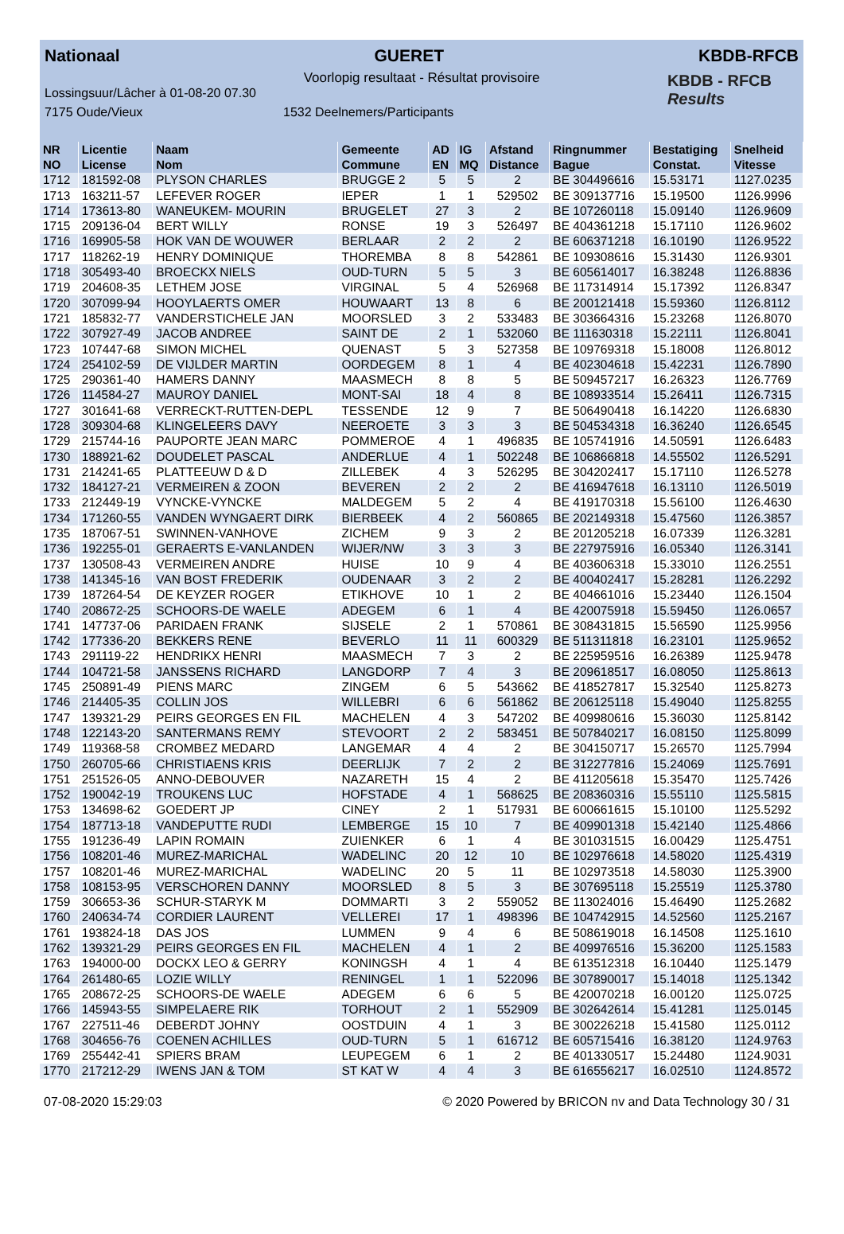Nationaal GUERET KBDB-RFCB
Voorlopig resultaat - Résultat provisoire
Lossingsuur/Lâcher à 01-08-20 07.30
7175 Oude/Vieux 1532 Deelnemers/Participants
KBDB - RFCB
Results
| NR | Licentie | Naam | Gemeente | AD | IG | Afstand | Ringnummer | Bestatiging | Snelheid |
| --- | --- | --- | --- | --- | --- | --- | --- | --- | --- |
| NO | License | Nom | Commune | EN | MQ | Distance | Bague | Constat. | Vitesse |
| 1712 | 181592-08 | PLYSON CHARLES | BRUGGE 2 | 5 | 5 | 2 | BE 304496616 | 15.53171 | 1127.0235 |
| 1713 | 163211-57 | LEFEVER ROGER | IEPER | 1 | 1 | 529502 | BE 309137716 | 15.19500 | 1126.9996 |
| 1714 | 173613-80 | WANEUKEM- MOURIN | BRUGELET | 27 | 3 | 2 | BE 107260118 | 15.09140 | 1126.9609 |
| 1715 | 209136-04 | BERT WILLY | RONSE | 19 | 3 | 526497 | BE 404361218 | 15.17110 | 1126.9602 |
| 1716 | 169905-58 | HOK VAN DE WOUWER | BERLAAR | 2 | 2 | 2 | BE 606371218 | 16.10190 | 1126.9522 |
| 1717 | 118262-19 | HENRY DOMINIQUE | THOREMBA | 8 | 8 | 542861 | BE 109308616 | 15.31430 | 1126.9301 |
| 1718 | 305493-40 | BROECKX NIELS | OUD-TURN | 5 | 5 | 3 | BE 605614017 | 16.38248 | 1126.8836 |
| 1719 | 204608-35 | LETHEM JOSE | VIRGINAL | 5 | 4 | 526968 | BE 117314914 | 15.17392 | 1126.8347 |
| 1720 | 307099-94 | HOOYLAERTS OMER | HOUWAART | 13 | 8 | 6 | BE 200121418 | 15.59360 | 1126.8112 |
| 1721 | 185832-77 | VANDERSTICHELE JAN | MOORSLED | 3 | 2 | 533483 | BE 303664316 | 15.23268 | 1126.8070 |
| 1722 | 307927-49 | JACOB ANDREE | SAINT DE | 2 | 1 | 532060 | BE 111630318 | 15.22111 | 1126.8041 |
| 1723 | 107447-68 | SIMON MICHEL | QUENAST | 5 | 3 | 527358 | BE 109769318 | 15.18008 | 1126.8012 |
| 1724 | 254102-59 | DE VIJLDER MARTIN | OORDEGEM | 8 | 1 | 4 | BE 402304618 | 15.42231 | 1126.7890 |
| 1725 | 290361-40 | HAMERS DANNY | MAASMECH | 8 | 8 | 5 | BE 509457217 | 16.26323 | 1126.7769 |
| 1726 | 114584-27 | MAUROY DANIEL | MONT-SAI | 18 | 4 | 8 | BE 108933514 | 15.26411 | 1126.7315 |
| 1727 | 301641-68 | VERRECKT-RUTTEN-DEPL | TESSENDE | 12 | 9 | 7 | BE 506490418 | 16.14220 | 1126.6830 |
| 1728 | 309304-68 | KLINGELEERS DAVY | NEEROETE | 3 | 3 | 3 | BE 504534318 | 16.36240 | 1126.6545 |
| 1729 | 215744-16 | PAUPORTE JEAN MARC | POMMEROE | 4 | 1 | 496835 | BE 105741916 | 14.50591 | 1126.6483 |
| 1730 | 188921-62 | DOUDELET PASCAL | ANDERLUE | 4 | 1 | 502248 | BE 106866818 | 14.55502 | 1126.5291 |
| 1731 | 214241-65 | PLATTEEUW D & D | ZILLEBEK | 4 | 3 | 526295 | BE 304202417 | 15.17110 | 1126.5278 |
| 1732 | 184127-21 | VERMEIREN & ZOON | BEVEREN | 2 | 2 | 2 | BE 416947618 | 16.13110 | 1126.5019 |
| 1733 | 212449-19 | VYNCKE-VYNCKE | MALDEGEM | 5 | 2 | 4 | BE 419170318 | 15.56100 | 1126.4630 |
| 1734 | 171260-55 | VANDEN WYNGAERT DIRK | BIERBEEK | 4 | 2 | 560865 | BE 202149318 | 15.47560 | 1126.3857 |
| 1735 | 187067-51 | SWINNEN-VANHOVE | ZICHEM | 9 | 3 | 2 | BE 201205218 | 16.07339 | 1126.3281 |
| 1736 | 192255-01 | GERAERTS E-VANLANDEN | WIJER/NW | 3 | 3 | 3 | BE 227975916 | 16.05340 | 1126.3141 |
| 1737 | 130508-43 | VERMEIREN ANDRE | HUISE | 10 | 9 | 4 | BE 403606318 | 15.33010 | 1126.2551 |
| 1738 | 141345-16 | VAN BOST FREDERIK | OUDENAAR | 3 | 2 | 2 | BE 400402417 | 15.28281 | 1126.2292 |
| 1739 | 187264-54 | DE KEYZER ROGER | ETIKHOVE | 10 | 1 | 2 | BE 404661016 | 15.23440 | 1126.1504 |
| 1740 | 208672-25 | SCHOORS-DE WAELE | ADEGEM | 6 | 1 | 4 | BE 420075918 | 15.59450 | 1126.0657 |
| 1741 | 147737-06 | PARIDAEN FRANK | SIJSELE | 2 | 1 | 570861 | BE 308431815 | 15.56590 | 1125.9956 |
| 1742 | 177336-20 | BEKKERS RENE | BEVERLO | 11 | 11 | 600329 | BE 511311818 | 16.23101 | 1125.9652 |
| 1743 | 291119-22 | HENDRIKX HENRI | MAASMECH | 7 | 3 | 2 | BE 225959516 | 16.26389 | 1125.9478 |
| 1744 | 104721-58 | JANSSENS RICHARD | LANGDORP | 7 | 4 | 3 | BE 209618517 | 16.08050 | 1125.8613 |
| 1745 | 250891-49 | PIENS MARC | ZINGEM | 6 | 5 | 543662 | BE 418527817 | 15.32540 | 1125.8273 |
| 1746 | 214405-35 | COLLIN JOS | WILLEBRI | 6 | 6 | 561862 | BE 206125118 | 15.49040 | 1125.8255 |
| 1747 | 139321-29 | PEIRS GEORGES EN FIL | MACHELEN | 4 | 3 | 547202 | BE 409980616 | 15.36030 | 1125.8142 |
| 1748 | 122143-20 | SANTERMANS REMY | STEVOORT | 2 | 2 | 583451 | BE 507840217 | 16.08150 | 1125.8099 |
| 1749 | 119368-58 | CROMBEZ MEDARD | LANGEMAR | 4 | 4 | 2 | BE 304150717 | 15.26570 | 1125.7994 |
| 1750 | 260705-66 | CHRISTIAENS KRIS | DEERLIJK | 7 | 2 | 2 | BE 312277816 | 15.24069 | 1125.7691 |
| 1751 | 251526-05 | ANNO-DEBOUVER | NAZARETH | 15 | 4 | 2 | BE 411205618 | 15.35470 | 1125.7426 |
| 1752 | 190042-19 | TROUKENS LUC | HOFSTADE | 4 | 1 | 568625 | BE 208360316 | 15.55110 | 1125.5815 |
| 1753 | 134698-62 | GOEDERT JP | CINEY | 2 | 1 | 517931 | BE 600661615 | 15.10100 | 1125.5292 |
| 1754 | 187713-18 | VANDEPUTTE RUDI | LEMBERGE | 15 | 10 | 7 | BE 409901318 | 15.42140 | 1125.4866 |
| 1755 | 191236-49 | LAPIN ROMAIN | ZUIENKER | 6 | 1 | 4 | BE 301031515 | 16.00429 | 1125.4751 |
| 1756 | 108201-46 | MUREZ-MARICHAL | WADELINC | 20 | 12 | 10 | BE 102976618 | 14.58020 | 1125.4319 |
| 1757 | 108201-46 | MUREZ-MARICHAL | WADELINC | 20 | 5 | 11 | BE 102973518 | 14.58030 | 1125.3900 |
| 1758 | 108153-95 | VERSCHOREN DANNY | MOORSLED | 8 | 5 | 3 | BE 307695118 | 15.25519 | 1125.3780 |
| 1759 | 306653-36 | SCHUR-STARYK M | DOMMARTI | 3 | 2 | 559052 | BE 113024016 | 15.46490 | 1125.2682 |
| 1760 | 240634-74 | CORDIER LAURENT | VELLEREI | 17 | 1 | 498396 | BE 104742915 | 14.52560 | 1125.2167 |
| 1761 | 193824-18 | DAS JOS | LUMMEN | 9 | 4 | 6 | BE 508619018 | 16.14508 | 1125.1610 |
| 1762 | 139321-29 | PEIRS GEORGES EN FIL | MACHELEN | 4 | 1 | 2 | BE 409976516 | 15.36200 | 1125.1583 |
| 1763 | 194000-00 | DOCKX LEO & GERRY | KONINGSH | 4 | 1 | 4 | BE 613512318 | 16.10440 | 1125.1479 |
| 1764 | 261480-65 | LOZIE WILLY | RENINGEL | 1 | 1 | 522096 | BE 307890017 | 15.14018 | 1125.1342 |
| 1765 | 208672-25 | SCHOORS-DE WAELE | ADEGEM | 6 | 6 | 5 | BE 420070218 | 16.00120 | 1125.0725 |
| 1766 | 145943-55 | SIMPELAERE RIK | TORHOUT | 2 | 1 | 552909 | BE 302642614 | 15.41281 | 1125.0145 |
| 1767 | 227511-46 | DEBERDT JOHNY | OOSTDUIN | 4 | 1 | 3 | BE 300226218 | 15.41580 | 1125.0112 |
| 1768 | 304656-76 | COENEN ACHILLES | OUD-TURN | 5 | 1 | 616712 | BE 605715416 | 16.38120 | 1124.9763 |
| 1769 | 255442-41 | SPIERS BRAM | LEUPEGEM | 6 | 1 | 2 | BE 401330517 | 15.24480 | 1124.9031 |
| 1770 | 217212-29 | IWENS JAN & TOM | ST KAT W | 4 | 4 | 3 | BE 616556217 | 16.02510 | 1124.8572 |
07-08-2020 15:29:03 © 2020 Powered by BRICON nv and Data Technology 30 / 31